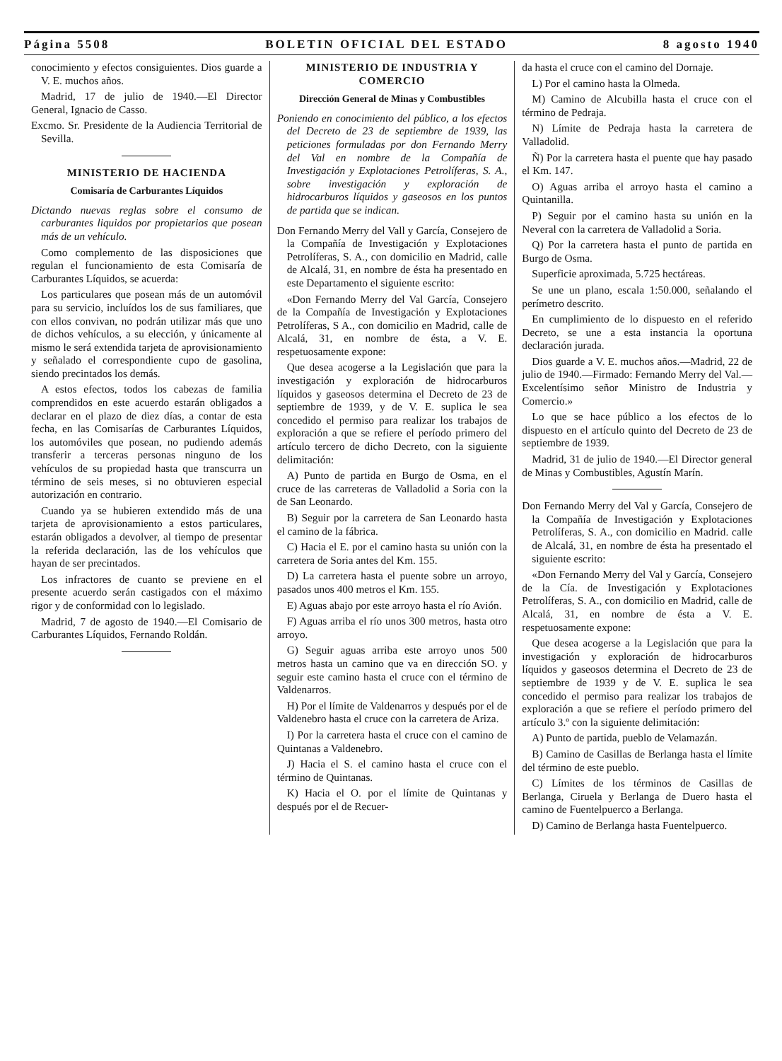Página 5508 BOLETIN OFICIAL DEL ESTADO 8 agosto 1940
conocimiento y efectos consiguientes. Dios guarde a V. E. muchos años.
Madrid, 17 de julio de 1940.—El Director General, Ignacio de Casso.
Excmo. Sr. Presidente de la Audiencia Territorial de Sevilla.
MINISTERIO DE HACIENDA
Comisaría de Carburantes Líquidos
Dictando nuevas reglas sobre el consumo de carburantes liquidos por propietarios que posean más de un vehículo.
Como complemento de las disposiciones que regulan el funcionamiento de esta Comisaría de Carburantes Líquidos, se acuerda:
Los particulares que posean más de un automóvil para su servicio, incluídos los de sus familiares, que con ellos convivan, no podrán utilizar más que uno de dichos vehículos, a su elección, y únicamente al mismo le será extendida tarjeta de aprovisionamiento y señalado el correspondiente cupo de gasolina, siendo precintados los demás.
A estos efectos, todos los cabezas de familia comprendidos en este acuerdo estarán obligados a declarar en el plazo de diez días, a contar de esta fecha, en las Comisarías de Carburantes Líquidos, los automóviles que posean, no pudiendo además transferir a terceras personas ninguno de los vehículos de su propiedad hasta que transcurra un término de seis meses, si no obtuvieren especial autorización en contrario.
Cuando ya se hubieren extendido más de una tarjeta de aprovisionamiento a estos particulares, estarán obligados a devolver, al tiempo de presentar la referida declaración, las de los vehículos que hayan de ser precintados.
Los infractores de cuanto se previene en el presente acuerdo serán castigados con el máximo rigor y de conformidad con lo legislado.
Madrid, 7 de agosto de 1940.—El Comisario de Carburantes Líquidos, Fernando Roldán.
MINISTERIO DE INDUSTRIA Y COMERCIO
Dirección General de Minas y Combustibles
Poniendo en conocimiento del público, a los efectos del Decreto de 23 de septiembre de 1939, las peticiones formuladas por don Fernando Merry del Val en nombre de la Compañía de Investigación y Explotaciones Petrolíferas, S. A., sobre investigación y exploración de hidrocarburos líquidos y gaseosos en los puntos de partida que se indican.
Don Fernando Merry del Vall y García, Consejero de la Compañía de Investigación y Explotaciones Petrolíferas, S. A., con domicilio en Madrid, calle de Alcalá, 31, en nombre de ésta ha presentado en este Departamento el siguiente escrito:
«Don Fernando Merry del Val García, Consejero de la Compañía de Investigación y Explotaciones Petrolíferas, S A., con domicilio en Madrid, calle de Alcalá, 31, en nombre de ésta, a V. E. respetuosamente expone:
Que desea acogerse a la Legislación que para la investigación y exploración de hidrocarburos líquidos y gaseosos determina el Decreto de 23 de septiembre de 1939, y de V. E. suplica le sea concedido el permiso para realizar los trabajos de exploración a que se refiere el período primero del artículo tercero de dicho Decreto, con la siguiente delimitación:
A) Punto de partida en Burgo de Osma, en el cruce de las carreteras de Valladolid a Soria con la de San Leonardo.
B) Seguir por la carretera de San Leonardo hasta el camino de la fábrica.
C) Hacia el E. por el camino hasta su unión con la carretera de Soria antes del Km. 155.
D) La carretera hasta el puente sobre un arroyo, pasados unos 400 metros el Km. 155.
E) Aguas abajo por este arroyo hasta el río Avión.
F) Aguas arriba el río unos 300 metros, hasta otro arroyo.
G) Seguir aguas arriba este arroyo unos 500 metros hasta un camino que va en dirección SO. y seguir este camino hasta el cruce con el término de Valdenarros.
H) Por el límite de Valdenarros y después por el de Valdenebro hasta el cruce con la carretera de Ariza.
I) Por la carretera hasta el cruce con el camino de Quintanas a Valdenebro.
J) Hacia el S. el camino hasta el cruce con el término de Quintanas.
K) Hacia el O. por el límite de Quintanas y después por el de Recuer-
da hasta el cruce con el camino del Dornaje.
L) Por el camino hasta la Olmeda.
M) Camino de Alcubilla hasta el cruce con el término de Pedraja.
N) Límite de Pedraja hasta la carretera de Valladolid.
Ñ) Por la carretera hasta el puente que hay pasado el Km. 147.
O) Aguas arriba el arroyo hasta el camino a Quintanilla.
P) Seguir por el camino hasta su unión en la Neveral con la carretera de Valladolid a Soria.
Q) Por la carretera hasta el punto de partida en Burgo de Osma.
Superficie aproximada, 5.725 hectáreas.
Se une un plano, escala 1:50.000, señalando el perímetro descrito.
En cumplimiento de lo dispuesto en el referido Decreto, se une a esta instancia la oportuna declaración jurada.
Dios guarde a V. E. muchos años.—Madrid, 22 de julio de 1940.—Firmado: Fernando Merry del Val.—Excelentísimo señor Ministro de Industria y Comercio.»
Lo que se hace público a los efectos de lo dispuesto en el artículo quinto del Decreto de 23 de septiembre de 1939.
Madrid, 31 de julio de 1940.—El Director general de Minas y Combustibles, Agustín Marín.
Don Fernando Merry del Val y García, Consejero de la Compañía de Investigación y Explotaciones Petrolíferas, S. A., con domicilio en Madrid. calle de Alcalá, 31, en nombre de ésta ha presentado el siguiente escrito:
«Don Fernando Merry del Val y García, Consejero de la Cía. de Investigación y Explotaciones Petrolíferas, S. A., con domicilio en Madrid, calle de Alcalá, 31, en nombre de ésta a V. E. respetuosamente expone:
Que desea acogerse a la Legislación que para la investigación y exploración de hidrocarburos líquidos y gaseosos determina el Decreto de 23 de septiembre de 1939 y de V. E. suplica le sea concedido el permiso para realizar los trabajos de exploración a que se refiere el período primero del artículo 3.º con la siguiente delimitación:
A) Punto de partida, pueblo de Velamazán.
B) Camino de Casillas de Berlanga hasta el límite del término de este pueblo.
C) Límites de los términos de Casillas de Berlanga, Ciruela y Berlanga de Duero hasta el camino de Fuentelpuerco a Berlanga.
D) Camino de Berlanga hasta Fuentelpuerco.